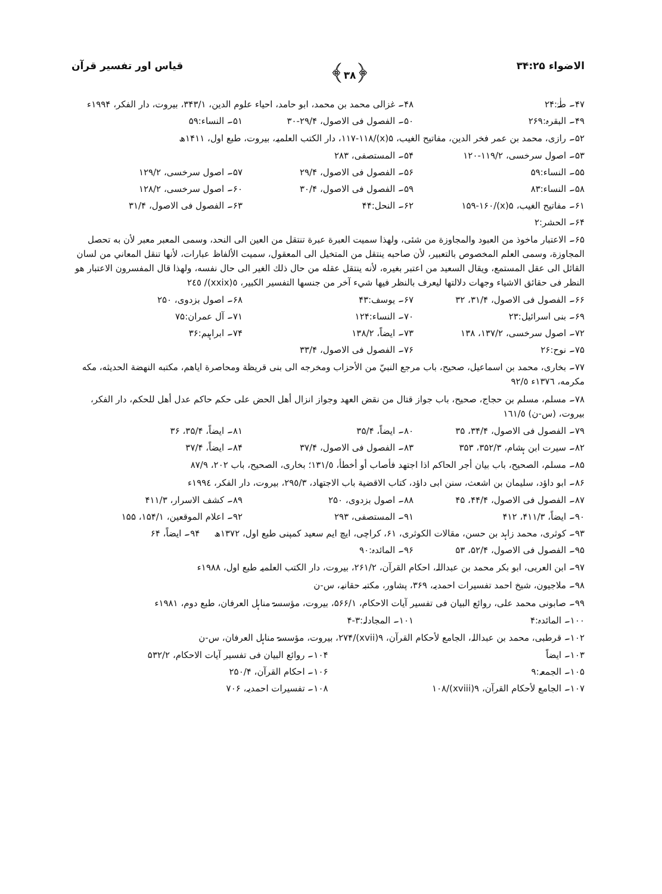الاضواء ۳۴:۲۵ ﴿۳۸﴾ قیاس اور تفسیر قرآن
۴۷۔ طٰہٰ:۲۴ ۴۸۔ غزالی محمد بن محمد، ابو حامد، احیاء علوم الدین، ۳۴۳/۱، بیروت، دار الفکر، ۱۹۹۴ء
۴۹۔ البقرہ:۲۶۹ ۵۰۔ الفصول فی الاصول، ۲۹/۴-۳۰ ۵۱۔ النساء:۵۹
۵۲۔ رازی، محمد بن عمر فخر الدین، مفاتیح الغیب، ۵(x)/۱۱۷-۱۱۸، دار الکتب العلمیہ، بیروت، طبع اول، ۱۴۱۱ھ
۵۳۔ اصول سرخسی، ۱۱۹/۲-۱۲۰ ۵۴۔ المستصفی، ۲۸۳
۵۵۔ النساء:۵۹ ۵۶۔ الفصول فی الاصول، ۲۹/۴ ۵۷۔ اصول سرخسی، ۱۲۹/۲
۵۸۔ النساء:۸۳ ۵۹۔ الفصول فی الاصول، ۳۰/۴ ۶۰۔ اصول سرخسی، ۱۲۸/۲
۶۱۔ مفاتیح الغیب، ۵(x)/۱۵۹-۱۶۰ ۶۲۔ النحل:۴۴ ۶۳۔ الفصول فی الاصول، ۳۱/۴
۶۴۔ الحشر:۲
۶۵۔ الاعتبار ماخوذ من العبود والمجاوزة من شئى، ولهذا سميت العبرة عبرة تنتقل من العين الى النحد، وسمى المعبر معبر لأن به تحصل المجاوزة، وسمى العلم المخصوص بالتعبير، لأن صاحبه ينتقل من المتخيل الى المعقول، سميت الألفاظ عبارات، لأنها تنقل المعاني من لسان القائل الى عقل المستمع، ويقال السعيد من اعتبر بغيره، لأنه ينتقل عقله من حال ذلك الغير الى حال نفسه، ولهذا قال المفسرون الاعتبار هو النظر فى حقائق الاشياء وجهات دلالتها ليعرف بالنظر فيها شيء آخر من جنسها التفسير الكبير، ٥(xxix)/ ٢٤٥
۶۶۔ الفصول فی الاصول، ۳۱/۴، ۳۲ ۶۷۔ یوسف:۴۳ ۶۸۔ اصول بزدوی، ۲۵۰
۶۹۔ بنی اسرائیل:۲۳ ۷۰۔ النساء:۱۲۴ ۷۱۔ آل عمران:۷۵
۷۲۔ اصول سرخسی، ۱۳۷/۲، ۱۳۸ ۷۳۔ ایضاً، ۱۳۸/۲ ۷۴۔ ابراہیم:۳۶
۷۵۔ نوح:۲۶ ۷۶۔ الفصول فی الاصول، ۳۳/۴
۷۷۔ بخاری، محمد بن اسماعيل، صحيح، باب مرجع النبيّ من الأحزاب ومخرجه الى بنى قريظة ومحاصرة اياهم، مكتبه النهضة الحديثه، مكه مكرمه، ١٣٧٦ء ٩٢/٥
۷۸۔ مسلم، مسلم بن حجاج، صحيح، باب جواز قتال من نقض العهد وجواز انزال أهل الحض على حكم حاكم عدل أهل للحكم، دار الفكر، بيروت، (س-ن) ١٦١/٥
۷۹۔ الفصول فی الاصول، ۳۴/۴، ۳۵ ۸۰۔ ایضاً، ۳۵/۴ ۸۱۔ ایضاً، ۳۵/۴، ۳۶
۸۲۔ سیرت ابن ہشام، ۳۵۲/۳، ۳۵۳ ۸۳۔ الفصول فی الاصول، ۳۷/۴ ۸۴۔ ایضاً، ۳۷/۴
۸۵۔ مسلم، الصحيح، باب بيان أجر الحاكم اذا اجتهد فأصاب أو أخطأ، ١٣١/٥؛ بخاری، الصحيح، باب ٢٠٢، ٨٧/٩
۸۶۔ ابو داؤد، سليمان بن اشعث، سنن ابى داؤد، كتاب الاقضية باب الاجتهاد، ٢٩٥/٣، بيروت، دار الفكر، ١٩٩٤ء
۸۷۔ الفصول فی الاصول، ۴۴/۴، ۴۵ ۸۸۔ اصول بزدوی، ۲۵۰ ۸۹۔ کشف الاسرار، ۴۱۱/۳
۹۰۔ ایضاً، ۴۱۱/۳، ۴۱۲ ۹۱۔ المستصفی، ۲۹۳ ۹۲۔ اعلام الموقعین، ۱۵۴/۱، ۱۵۵
۹۳۔ کوثری، محمد زاہد بن حسن، مقالات الکوثری، ۶۱، کراچی، ایچ ایم سعید کمپنی طبع اول، ۱۳۷۲ھ ۹۴۔ ایضاً، ۶۴
۹۵۔ الفصول فی الاصول، ۵۲/۴، ۵۳ ۹۶۔ المائدہ:۹۰
۹۷۔ ابن العربی، ابو بکر محمد بن عبداللہ، احکام القرآن، ۲۶۱/۲، بیروت، دار الکتب العلمیہ طبع اول، ۱۹۸۸ء
۹۸۔ ملاجیون، شیخ احمد تفسیرات احمدیہ، ۳۶۹، پشاور، مکتبہ حقانیہ، س-ن
۹۹۔ صابونی محمد علی، روائع البیان فی تفسیر آیات الاحکام، ۵۶۶/۱، بیروت، مؤسسۃ مناہل العرفان، طبع دوم، ۱۹۸۱ء
۱۰۰۔ المائدہ:۴ ۱۰۱۔ المجادلہ:۳-۴
۱۰۲۔ قرطبی، محمد بن عبداللہ، الجامع لأحکام القرآن، ۹(xvii)/۲۷۴، بیروت، مؤسسۃ مناہل العرفان، س-ن
۱۰۳۔ ایضاً ۱۰۴۔ روائع البیان فی تفسیر آیات الاحکام، ۵۳۲/۲
۱۰۵۔ الجمعہ:۹ ۱۰۶۔ احکام القرآن، ۲۵۰/۴
۱۰۷۔ الجامع لأحکام القرآن، ۹(xviii)/۱۰۸ ۱۰۸۔ تفسیرات احمدیہ، ۷۰۶